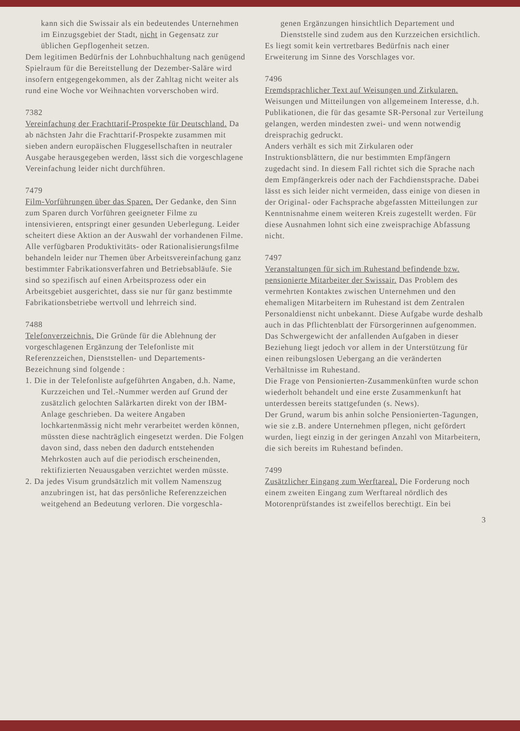kann sich die Swissair als ein bedeutendes Unternehmen im Einzugsgebiet der Stadt, nicht in Gegensatz zur üblichen Gepflogenheit setzen.
Dem legitimen Bedürfnis der Lohnbuchhaltung nach genügend Spielraum für die Bereitstellung der Dezember-Saläre wird insofern entgegengekommen, als der Zahltag nicht weiter als rund eine Woche vor Weihnachten vorverschoben wird.
7382
Vereinfachung der Frachttarif-Prospekte für Deutschland. Da ab nächsten Jahr die Frachttarif-Prospekte zusammen mit sieben andern europäischen Fluggesellschaften in neutraler Ausgabe herausgegeben werden, lässt sich die vorgeschlagene Vereinfachung leider nicht durchführen.
7479
Film-Vorführungen über das Sparen. Der Gedanke, den Sinn zum Sparen durch Vorführen geeigneter Filme zu intensivieren, entspringt einer gesunden Ueberlegung. Leider scheitert diese Aktion an der Auswahl der vorhandenen Filme. Alle verfügbaren Produktivitäts- oder Rationalisierungsfilme behandeln leider nur Themen über Arbeitsvereinfachung ganz bestimmter Fabrikationsverfahren und Betriebsabläufe. Sie sind so spezifisch auf einen Arbeitsprozess oder ein Arbeitsgebiet ausgerichtet, dass sie nur für ganz bestimmte Fabrikationsbetriebe wertvoll und lehrreich sind.
7488
Telefonverzeichnis. Die Gründe für die Ablehnung der vorgeschlagenen Ergänzung der Telefonliste mit Referenzzeichen, Dienststellen- und Departements-Bezeichnung sind folgende :
1. Die in der Telefonliste aufgeführten Angaben, d.h. Name, Kurzzeichen und Tel.-Nummer werden auf Grund der zusätzlich gelochten Salärkarten direkt von der IBM-Anlage geschrieben. Da weitere Angaben lochkartenmässig nicht mehr verarbeitet werden können, müssten diese nachträglich eingesetzt werden. Die Folgen davon sind, dass neben den dadurch entstehenden Mehrkosten auch auf die periodisch erscheinenden, rektifizierten Neuausgaben verzichtet werden müsste.
2. Da jedes Visum grundsätzlich mit vollem Namenszug anzubringen ist, hat das persönliche Referenzzeichen weitgehend an Bedeutung verloren. Die vorgeschla-
genen Ergänzungen hinsichtlich Departement und Dienststelle sind zudem aus den Kurzzeichen ersichtlich.
Es liegt somit kein vertretbares Bedürfnis nach einer Erweiterung im Sinne des Vorschlages vor.
7496
Fremdsprachlicher Text auf Weisungen und Zirkularen. Weisungen und Mitteilungen von allgemeinem Interesse, d.h. Publikationen, die für das gesamte SR-Personal zur Verteilung gelangen, werden mindesten zwei- und wenn notwendig dreisprachig gedruckt.
Anders verhält es sich mit Zirkularen oder Instruktionsblättern, die nur bestimmten Empfängern zugedacht sind. In diesem Fall richtet sich die Sprache nach dem Empfängerkreis oder nach der Fachdienstsprache. Dabei lässt es sich leider nicht vermeiden, dass einige von diesen in der Original- oder Fachsprache abgefassten Mitteilungen zur Kenntnisnahme einem weiteren Kreis zugestellt werden. Für diese Ausnahmen lohnt sich eine zweisprachige Abfassung nicht.
7497
Veranstaltungen für sich im Ruhestand befindende bzw. pensionierte Mitarbeiter der Swissair. Das Problem des vermehrten Kontaktes zwischen Unternehmen und den ehemaligen Mitarbeitern im Ruhestand ist dem Zentralen Personaldienst nicht unbekannt. Diese Aufgabe wurde deshalb auch in das Pflichtenblatt der Fürsorgerinnen aufgenommen.
Das Schwergewicht der anfallenden Aufgaben in dieser Beziehung liegt jedoch vor allem in der Unterstützung für einen reibungslosen Uebergang an die veränderten Verhältnisse im Ruhestand.
Die Frage von Pensionierten-Zusammenkünften wurde schon wiederholt behandelt und eine erste Zusammenkunft hat unterdessen bereits stattgefunden (s. News).
Der Grund, warum bis anhin solche Pensionierten-Tagungen, wie sie z.B. andere Unternehmen pflegen, nicht gefördert wurden, liegt einzig in der geringen Anzahl von Mitarbeitern, die sich bereits im Ruhestand befinden.
7499
Zusätzlicher Eingang zum Werftareal. Die Forderung noch einem zweiten Eingang zum Werftareal nördlich des Motorenprüfstandes ist zweifellos berechtigt. Ein bei
3